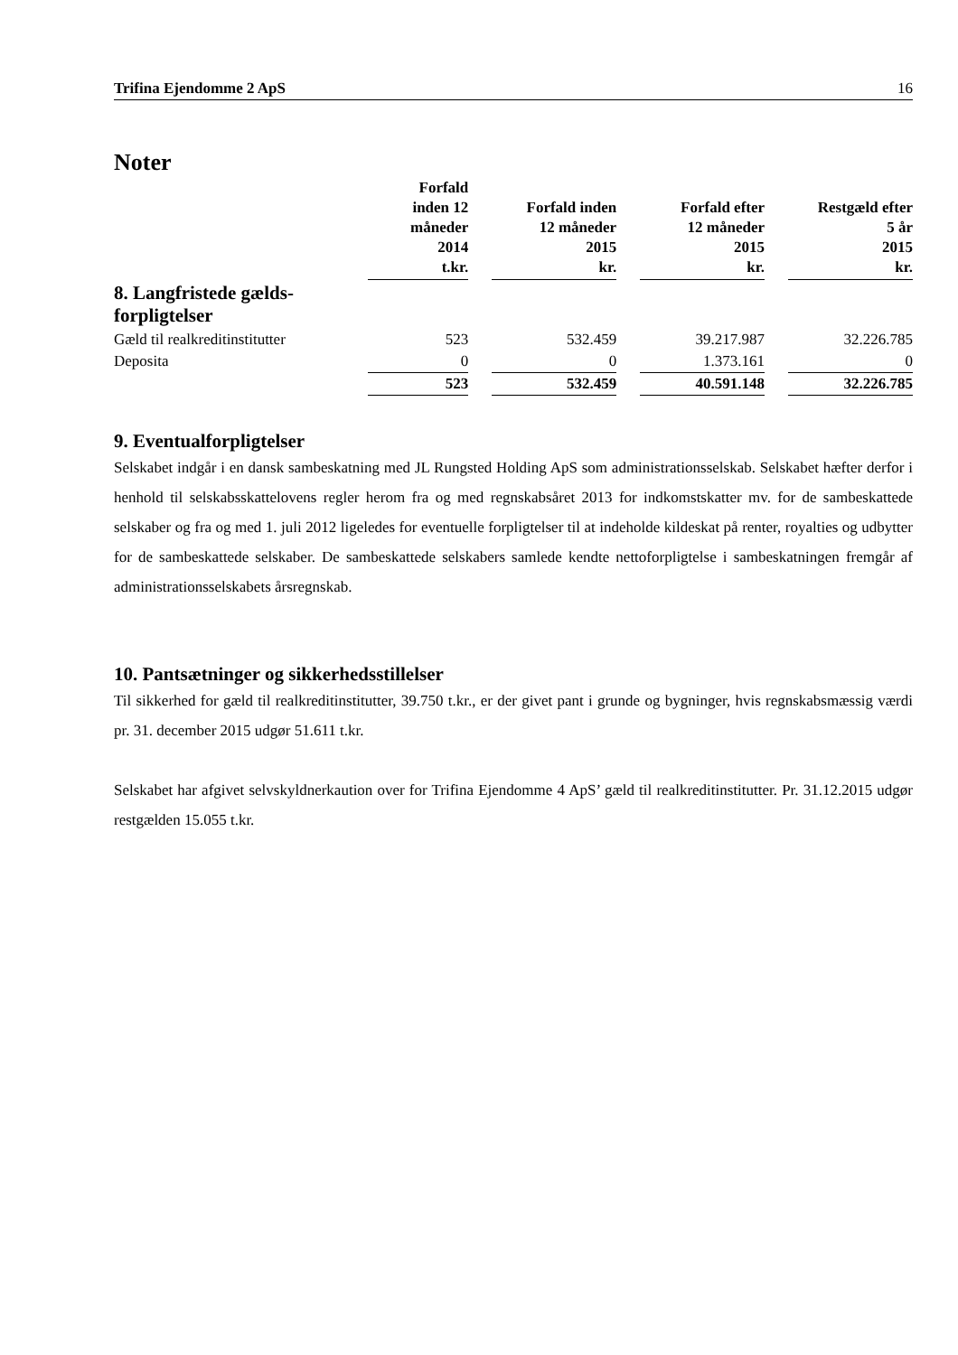Trifina Ejendomme 2 ApS 16
Noter
| | Forfald inden 12 måneder 2014 t.kr. | | Forfald inden 12 måneder 2015 kr. | | Forfald efter 12 måneder 2015 kr. | | Restgæld efter 5 år 2015 kr. |
| --- | --- | --- | --- | --- | --- | --- | --- |
| 8. Langfristede gælds- forpligtelser | | | | | | | |
| Gæld til realkreditinstitutter | 523 | | 532.459 | | 39.217.987 | | 32.226.785 |
| Deposita | 0 | | 0 | | 1.373.161 | | 0 |
| | 523 | | 532.459 | | 40.591.148 | | 32.226.785 |
9. Eventualforpligtelser
Selskabet indgår i en dansk sambeskatning med JL Rungsted Holding ApS som administrationsselskab. Selskabet hæfter derfor i henhold til selskabsskattelovens regler herom fra og med regnskabsåret 2013 for indkomstskatter mv. for de sambeskattede selskaber og fra og med 1. juli 2012 ligeledes for eventuelle forpligtelser til at indeholde kildeskat på renter, royalties og udbytter for de sambeskattede selskaber. De sambeskattede selskabers samlede kendte nettoforpligtelse i sambeskatningen fremgår af administrationsselskabets årsregnskab.
10. Pantsætninger og sikkerhedsstillelser
Til sikkerhed for gæld til realkreditinstitutter, 39.750 t.kr., er der givet pant i grunde og bygninger, hvis regnskabsmæssig værdi pr. 31. december 2015 udgør 51.611 t.kr.
Selskabet har afgivet selvskyldnerkaution over for Trifina Ejendomme 4 ApS’ gæld til realkreditinstitutter. Pr. 31.12.2015 udgør restgælden 15.055 t.kr.